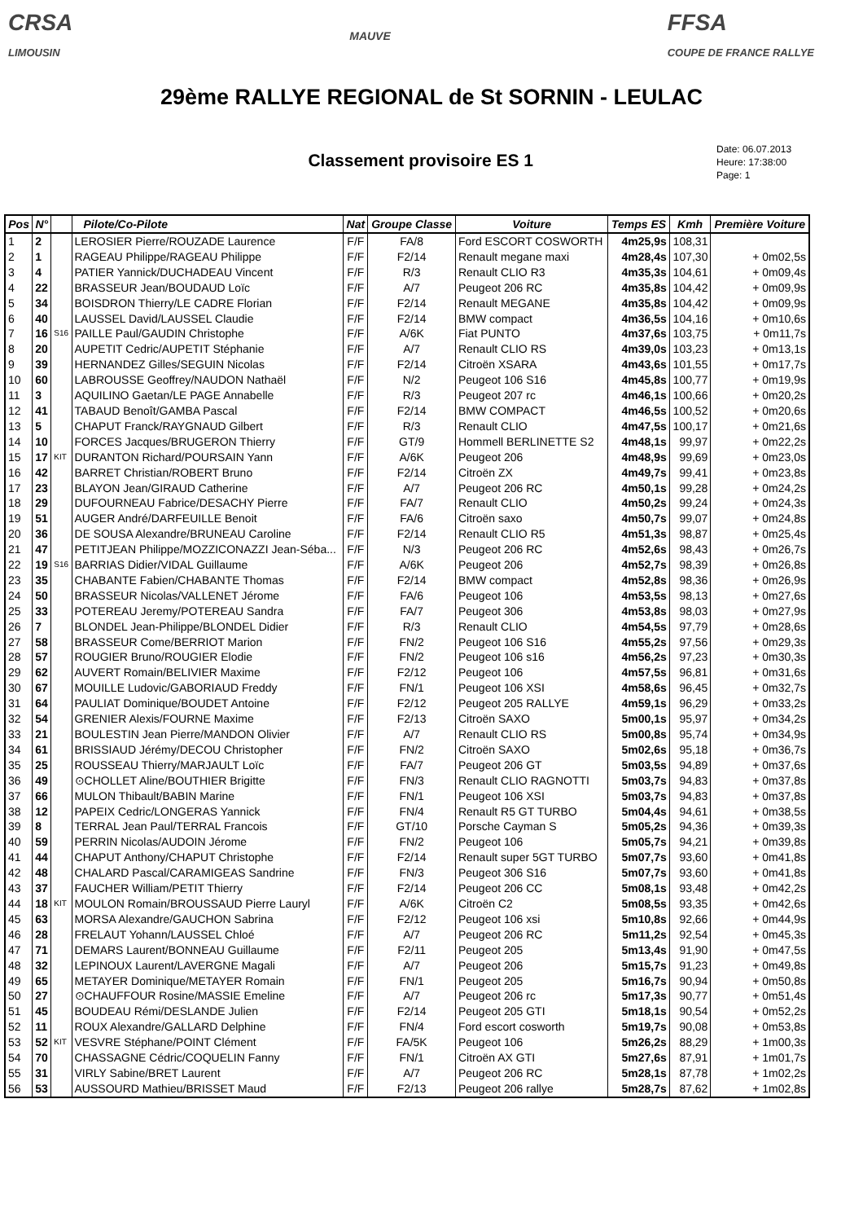CRSA
LIMOUSIN
MAUVE
FFSA
COUPE DE FRANCE RALLYE
29ème RALLYE REGIONAL de St SORNIN - LEULAC
Classement provisoire ES 1
Date: 06.07.2013
Heure: 17:38:00
Page: 1
| Pos | N° | | Pilote/Co-Pilote | Nat | Groupe Classe | Voiture | Temps ES | Kmh | Première Voiture |
| --- | --- | --- | --- | --- | --- | --- | --- | --- | --- |
| 1 | 2 | | LEROSIER Pierre/ROUZADE Laurence | F/F | FA/8 | Ford ESCORT COSWORTH | 4m25,9s | 108,31 | |
| 2 | 1 | | RAGEAU Philippe/RAGEAU Philippe | F/F | F2/14 | Renault megane maxi | 4m28,4s | 107,30 | + 0m02,5s |
| 3 | 4 | | PATIER Yannick/DUCHADEAU Vincent | F/F | R/3 | Renault CLIO R3 | 4m35,3s | 104,61 | + 0m09,4s |
| 4 | 22 | | BRASSEUR Jean/BOUDAUD Loïc | F/F | A/7 | Peugeot 206 RC | 4m35,8s | 104,42 | + 0m09,9s |
| 5 | 34 | | BOISDRON Thierry/LE CADRE Florian | F/F | F2/14 | Renault MEGANE | 4m35,8s | 104,42 | + 0m09,9s |
| 6 | 40 | | LAUSSEL David/LAUSSEL Claudie | F/F | F2/14 | BMW compact | 4m36,5s | 104,16 | + 0m10,6s |
| 7 | 16 | S16 | PAILLE Paul/GAUDIN Christophe | F/F | A/6K | Fiat PUNTO | 4m37,6s | 103,75 | + 0m11,7s |
| 8 | 20 | | AUPETIT Cedric/AUPETIT Stéphanie | F/F | A/7 | Renault CLIO RS | 4m39,0s | 103,23 | + 0m13,1s |
| 9 | 39 | | HERNANDEZ Gilles/SEGUIN Nicolas | F/F | F2/14 | Citroën XSARA | 4m43,6s | 101,55 | + 0m17,7s |
| 10 | 60 | | LABROUSSE Geoffrey/NAUDON Nathaël | F/F | N/2 | Peugeot 106 S16 | 4m45,8s | 100,77 | + 0m19,9s |
| 11 | 3 | | AQUILINO Gaetan/LE PAGE Annabelle | F/F | R/3 | Peugeot 207 rc | 4m46,1s | 100,66 | + 0m20,2s |
| 12 | 41 | | TABAUD Benoît/GAMBA Pascal | F/F | F2/14 | BMW COMPACT | 4m46,5s | 100,52 | + 0m20,6s |
| 13 | 5 | | CHAPUT Franck/RAYGNAUD Gilbert | F/F | R/3 | Renault CLIO | 4m47,5s | 100,17 | + 0m21,6s |
| 14 | 10 | | FORCES Jacques/BRUGERON Thierry | F/F | GT/9 | Hommell BERLINETTE S2 | 4m48,1s | 99,97 | + 0m22,2s |
| 15 | 17 | KIT | DURANTON Richard/POURSAIN Yann | F/F | A/6K | Peugeot 206 | 4m48,9s | 99,69 | + 0m23,0s |
| 16 | 42 | | BARRET Christian/ROBERT Bruno | F/F | F2/14 | Citroën ZX | 4m49,7s | 99,41 | + 0m23,8s |
| 17 | 23 | | BLAYON Jean/GIRAUD Catherine | F/F | A/7 | Peugeot 206 RC | 4m50,1s | 99,28 | + 0m24,2s |
| 18 | 29 | | DUFOURNEAU Fabrice/DESACHY Pierre | F/F | FA/7 | Renault CLIO | 4m50,2s | 99,24 | + 0m24,3s |
| 19 | 51 | | AUGER André/DARFEUILLE Benoit | F/F | FA/6 | Citroën saxo | 4m50,7s | 99,07 | + 0m24,8s |
| 20 | 36 | | DE SOUSA Alexandre/BRUNEAU Caroline | F/F | F2/14 | Renault CLIO R5 | 4m51,3s | 98,87 | + 0m25,4s |
| 21 | 47 | | PETITJEAN Philippe/MOZZICONAZZI Jean-Séba... | F/F | N/3 | Peugeot 206 RC | 4m52,6s | 98,43 | + 0m26,7s |
| 22 | 19 | S16 | BARRIAS Didier/VIDAL Guillaume | F/F | A/6K | Peugeot 206 | 4m52,7s | 98,39 | + 0m26,8s |
| 23 | 35 | | CHABANTE Fabien/CHABANTE Thomas | F/F | F2/14 | BMW compact | 4m52,8s | 98,36 | + 0m26,9s |
| 24 | 50 | | BRASSEUR Nicolas/VALLENET Jérome | F/F | FA/6 | Peugeot 106 | 4m53,5s | 98,13 | + 0m27,6s |
| 25 | 33 | | POTEREAU Jeremy/POTEREAU Sandra | F/F | FA/7 | Peugeot 306 | 4m53,8s | 98,03 | + 0m27,9s |
| 26 | 7 | | BLONDEL Jean-Philippe/BLONDEL Didier | F/F | R/3 | Renault CLIO | 4m54,5s | 97,79 | + 0m28,6s |
| 27 | 58 | | BRASSEUR Come/BERRIOT Marion | F/F | FN/2 | Peugeot 106 S16 | 4m55,2s | 97,56 | + 0m29,3s |
| 28 | 57 | | ROUGIER Bruno/ROUGIER Elodie | F/F | FN/2 | Peugeot 106 s16 | 4m56,2s | 97,23 | + 0m30,3s |
| 29 | 62 | | AUVERT Romain/BELIVIER Maxime | F/F | F2/12 | Peugeot 106 | 4m57,5s | 96,81 | + 0m31,6s |
| 30 | 67 | | MOUILLE Ludovic/GABORIAUD Freddy | F/F | FN/1 | Peugeot 106 XSI | 4m58,6s | 96,45 | + 0m32,7s |
| 31 | 64 | | PAULIAT Dominique/BOUDET Antoine | F/F | F2/12 | Peugeot 205 RALLYE | 4m59,1s | 96,29 | + 0m33,2s |
| 32 | 54 | | GRENIER Alexis/FOURNE Maxime | F/F | F2/13 | Citroën SAXO | 5m00,1s | 95,97 | + 0m34,2s |
| 33 | 21 | | BOULESTIN Jean Pierre/MANDON Olivier | F/F | A/7 | Renault CLIO RS | 5m00,8s | 95,74 | + 0m34,9s |
| 34 | 61 | | BRISSIAUD Jérémy/DECOU Christopher | F/F | FN/2 | Citroën SAXO | 5m02,6s | 95,18 | + 0m36,7s |
| 35 | 25 | | ROUSSEAU Thierry/MARJAULT Loïc | F/F | FA/7 | Peugeot 206 GT | 5m03,5s | 94,89 | + 0m37,6s |
| 36 | 49 | | ⊙CHOLLET Aline/BOUTHIER Brigitte | F/F | FN/3 | Renault CLIO RAGNOTTI | 5m03,7s | 94,83 | + 0m37,8s |
| 37 | 66 | | MULON Thibault/BABIN Marine | F/F | FN/1 | Peugeot 106 XSI | 5m03,7s | 94,83 | + 0m37,8s |
| 38 | 12 | | PAPEIX Cedric/LONGERAS Yannick | F/F | FN/4 | Renault R5 GT TURBO | 5m04,4s | 94,61 | + 0m38,5s |
| 39 | 8 | | TERRAL Jean Paul/TERRAL Francois | F/F | GT/10 | Porsche Cayman S | 5m05,2s | 94,36 | + 0m39,3s |
| 40 | 59 | | PERRIN Nicolas/AUDOIN Jérome | F/F | FN/2 | Peugeot 106 | 5m05,7s | 94,21 | + 0m39,8s |
| 41 | 44 | | CHAPUT Anthony/CHAPUT Christophe | F/F | F2/14 | Renault super 5GT TURBO | 5m07,7s | 93,60 | + 0m41,8s |
| 42 | 48 | | CHALARD Pascal/CARAMIGEAS Sandrine | F/F | FN/3 | Peugeot 306 S16 | 5m07,7s | 93,60 | + 0m41,8s |
| 43 | 37 | | FAUCHER William/PETIT Thierry | F/F | F2/14 | Peugeot 206 CC | 5m08,1s | 93,48 | + 0m42,2s |
| 44 | 18 | KIT | MOULON Romain/BROUSSAUD Pierre Lauryl | F/F | A/6K | Citroën C2 | 5m08,5s | 93,35 | + 0m42,6s |
| 45 | 63 | | MORSA Alexandre/GAUCHON Sabrina | F/F | F2/12 | Peugeot 106 xsi | 5m10,8s | 92,66 | + 0m44,9s |
| 46 | 28 | | FRELAUT Yohann/LAUSSEL Chloé | F/F | A/7 | Peugeot 206 RC | 5m11,2s | 92,54 | + 0m45,3s |
| 47 | 71 | | DEMARS Laurent/BONNEAU Guillaume | F/F | F2/11 | Peugeot 205 | 5m13,4s | 91,90 | + 0m47,5s |
| 48 | 32 | | LEPINOUX Laurent/LAVERGNE Magali | F/F | A/7 | Peugeot 206 | 5m15,7s | 91,23 | + 0m49,8s |
| 49 | 65 | | METAYER Dominique/METAYER Romain | F/F | FN/1 | Peugeot 205 | 5m16,7s | 90,94 | + 0m50,8s |
| 50 | 27 | | ⊙CHAUFFOUR Rosine/MASSIE Emeline | F/F | A/7 | Peugeot 206 rc | 5m17,3s | 90,77 | + 0m51,4s |
| 51 | 45 | | BOUDEAU Rémi/DESLANDE Julien | F/F | F2/14 | Peugeot 205 GTI | 5m18,1s | 90,54 | + 0m52,2s |
| 52 | 11 | | ROUX Alexandre/GALLARD Delphine | F/F | FN/4 | Ford escort cosworth | 5m19,7s | 90,08 | + 0m53,8s |
| 53 | 52 | KIT | VESVRE Stéphane/POINT Clément | F/F | FA/5K | Peugeot 106 | 5m26,2s | 88,29 | + 1m00,3s |
| 54 | 70 | | CHASSAGNE Cédric/COQUELIN Fanny | F/F | FN/1 | Citroën AX GTI | 5m27,6s | 87,91 | + 1m01,7s |
| 55 | 31 | | VIRLY Sabine/BRET Laurent | F/F | A/7 | Peugeot 206 RC | 5m28,1s | 87,78 | + 1m02,2s |
| 56 | 53 | | AUSSOURD Mathieu/BRISSET Maud | F/F | F2/13 | Peugeot 206 rallye | 5m28,7s | 87,62 | + 1m02,8s |